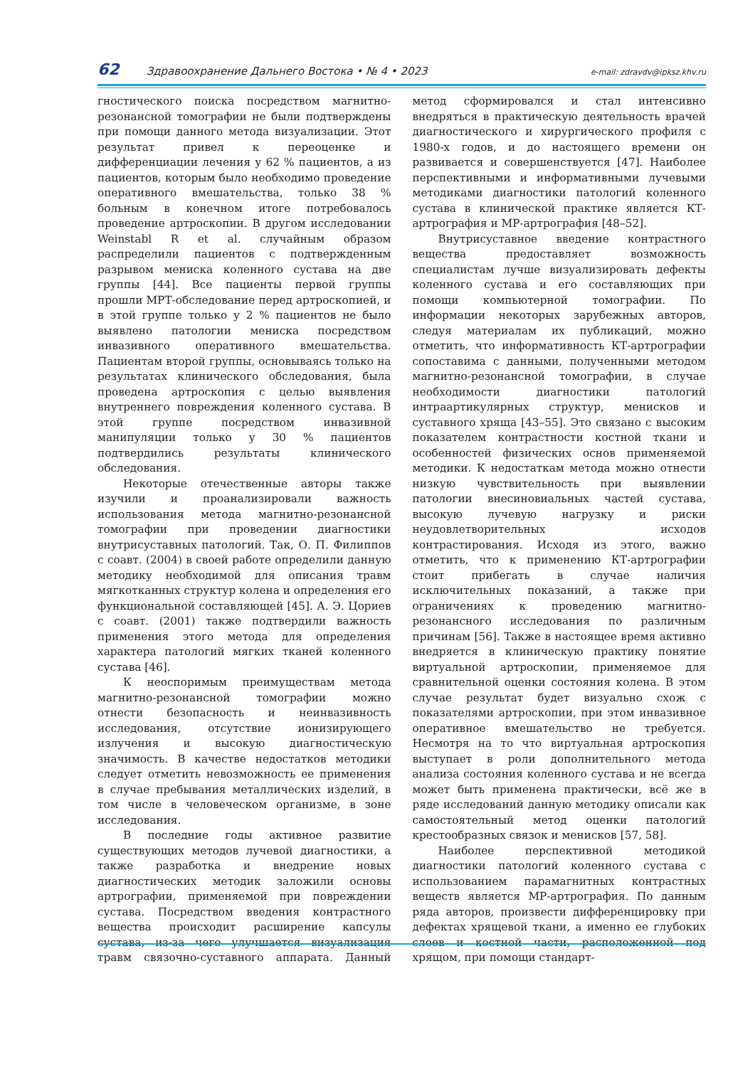62 Здравоохранение Дальнего Востока • № 4 • 2023 e-mail: zdravdv@ipksz.khv.ru
гностического поиска посредством магнитно-резонансной томографии не были подтверждены при помощи данного метода визуализации. Этот результат привел к переоценке и дифференциации лечения у 62 % пациентов, а из пациентов, которым было необходимо проведение оперативного вмешательства, только 38 % больным в конечном итоге потребовалось проведение артроскопии. В другом исследовании Weinstabl R et al. случайным образом распределили пациентов с подтвержденным разрывом мениска коленного сустава на две группы [44]. Все пациенты первой группы прошли МРТ-обследование перед артроскопией, и в этой группе только у 2 % пациентов не было выявлено патологии мениска посредством инвазивного оперативного вмешательства. Пациентам второй группы, основываясь только на результатах клинического обследования, была проведена артроскопия с целью выявления внутреннего повреждения коленного сустава. В этой группе посредством инвазивной манипуляции только у 30 % пациентов подтвердились результаты клинического обследования.
Некоторые отечественные авторы также изучили и проанализировали важность использования метода магнитно-резонансной томографии при проведении диагностики внутрисуставных патологий. Так, О. П. Филиппов с соавт. (2004) в своей работе определили данную методику необходимой для описания травм мягкотканных структур колена и определения его функциональной составляющей [45]. А. Э. Цориев с соавт. (2001) также подтвердили важность применения этого метода для определения характера патологий мягких тканей коленного сустава [46].
К неоспоримым преимуществам метода магнитно-резонансной томографии можно отнести безопасность и неинвазивность исследования, отсутствие ионизирующего излучения и высокую диагностическую значимость. В качестве недостатков методики следует отметить невозможность ее применения в случае пребывания металлических изделий, в том числе в человеческом организме, в зоне исследования.
В последние годы активное развитие существующих методов лучевой диагностики, а также разработка и внедрение новых диагностических методик заложили основы артрографии, применяемой при повреждении сустава. Посредством введения контрастного вещества происходит расширение капсулы сустава, из-за чего улучшается визуализация травм связочно-суставного аппарата. Данный метод сформировался и стал интенсивно внедряться в практическую деятельность врачей диагностического и хирургического профиля с 1980-х годов, и до настоящего времени он развивается и совершенствуется [47]. Наиболее перспективными и информативными лучевыми методиками диагностики патологий коленного сустава в клинической практике является КТ-артрография и МР-артрография [48–52].
Внутрисуставное введение контрастного вещества предоставляет возможность специалистам лучше визуализировать дефекты коленного сустава и его составляющих при помощи компьютерной томографии. По информации некоторых зарубежных авторов, следуя материалам их публикаций, можно отметить, что информативность КТ-артрографии сопоставима с данными, полученными методом магнитно-резонансной томографии, в случае необходимости диагностики патологий интраартикулярных структур, менисков и суставного хряща [43–55]. Это связано с высоким показателем контрастности костной ткани и особенностей физических основ применяемой методики. К недостаткам метода можно отнести низкую чувствительность при выявлении патологии внесиновиальных частей сустава, высокую лучевую нагрузку и риски неудовлетворительных исходов контрастирования. Исходя из этого, важно отметить, что к применению КТ-артрографии стоит прибегать в случае наличия исключительных показаний, а также при ограничениях к проведению магнитно-резонансного исследования по различным причинам [56]. Также в настоящее время активно внедряется в клиническую практику понятие виртуальной артроскопии, применяемое для сравнительной оценки состояния колена. В этом случае результат будет визуально схож с показателями артроскопии, при этом инвазивное оперативное вмешательство не требуется. Несмотря на то что виртуальная артроскопия выступает в роли дополнительного метода анализа состояния коленного сустава и не всегда может быть применена практически, всё же в ряде исследований данную методику описали как самостоятельный метод оценки патологий крестообразных связок и менисков [57, 58].
Наиболее перспективной методикой диагностики патологий коленного сустава с использованием парамагнитных контрастных веществ является МР-артрография. По данным ряда авторов, произвести дифференцировку при дефектах хрящевой ткани, а именно ее глубоких слоев и костной части, расположенной под хрящом, при помощи стандарт-